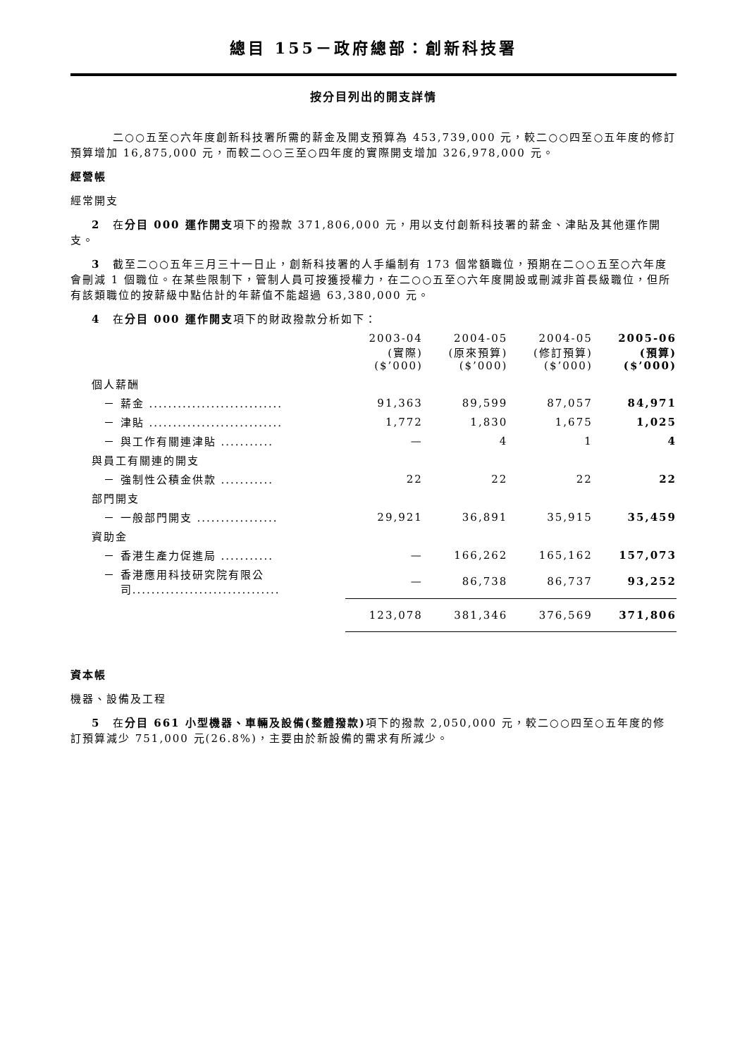總目 155－政府總部：創新科技署
按分目列出的開支詳情
二○○五至○六年度創新科技署所需的薪金及開支預算為 453,739,000 元，較二○○四至○五年度的修訂預算增加 16,875,000 元，而較二○○三至○四年度的實際開支增加 326,978,000 元。
經營帳
經常開支
2 在分目 000 運作開支項下的撥款 371,806,000 元，用以支付創新科技署的薪金、津貼及其他運作開支。
3 截至二○○五年三月三十一日止，創新科技署的人手編制有 173 個常額職位，預期在二○○五至○六年度會刪減 1 個職位。在某些限制下，管制人員可按獲授權力，在二○○五至○六年度開設或刪減非首長級職位，但所有該類職位的按薪級中點估計的年薪值不能超過 63,380,000 元。
4 在分目 000 運作開支項下的財政撥款分析如下：
| | | 2003-04 (實際) ($’000) | 2004-05 (原來預算) ($’000) | 2004-05 (修訂預算) ($’000) | 2005-06 (預算) ($’000) |
| --- | --- | --- | --- | --- | --- |
| | 個人薪酬 | | | | |
| | － 薪金 ............................ | 91,363 | 89,599 | 87,057 | 84,971 |
| | － 津貼 ............................ | 1,772 | 1,830 | 1,675 | 1,025 |
| | － 與工作有關連津貼 ........... | — | 4 | 1 | 4 |
| | 與員工有關連的開支 | | | | |
| | － 強制性公積金供款 ........... | 22 | 22 | 22 | 22 |
| | 部門開支 | | | | |
| | － 一般部門開支 ................. | 29,921 | 36,891 | 35,915 | 35,459 |
| | 資助金 | | | | |
| | － 香港生產力促進局 ........... | — | 166,262 | 165,162 | 157,073 |
| | － 香港應用科技研究院有限公 司............................... | — | 86,738 | 86,737 | 93,252 |
| | | 123,078 | 381,346 | 376,569 | 371,806 |
資本帳
機器、設備及工程
5 在分目 661 小型機器、車輛及設備(整體撥款) 項下的撥款 2,050,000 元，較二○○四至○五年度的修訂預算減少 751,000 元(26.8%)，主要由於新設備的需求有所減少。